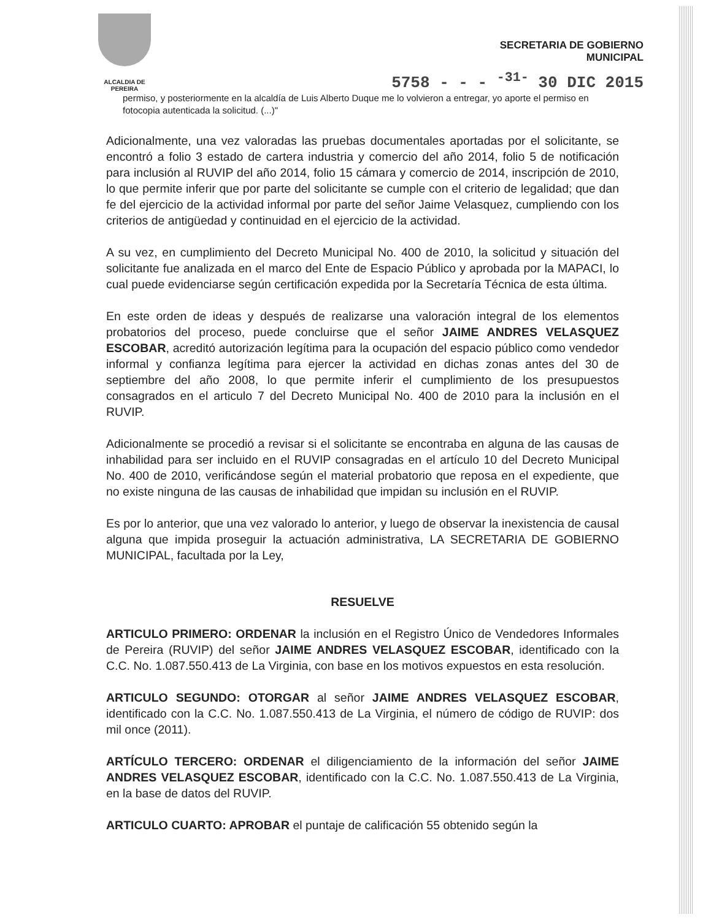ALCALDIA DE PEREIRA
SECRETARIA DE GOBIERNO
MUNICIPAL
5758 - - - <sup>-31-</sup> 30 DIC 2015
permiso, y posteriormente en la alcaldía de Luis Alberto Duque me lo volvieron a entregar, yo aporte el permiso en fotocopia autenticada la solicitud. (...)"
Adicionalmente, una vez valoradas las pruebas documentales aportadas por el solicitante, se encontró a folio 3 estado de cartera industria y comercio del año 2014, folio 5 de notificación para inclusión al RUVIP del año 2014, folio 15 cámara y comercio de 2014, inscripción de 2010, lo que permite inferir que por parte del solicitante se cumple con el criterio de legalidad; que dan fe del ejercicio de la actividad informal por parte del señor Jaime Velasquez, cumpliendo con los criterios de antigüedad y continuidad en el ejercicio de la actividad.
A su vez, en cumplimiento del Decreto Municipal No. 400 de 2010, la solicitud y situación del solicitante fue analizada en el marco del Ente de Espacio Público y aprobada por la MAPACI, lo cual puede evidenciarse según certificación expedida por la Secretaría Técnica de esta última.
En este orden de ideas y después de realizarse una valoración integral de los elementos probatorios del proceso, puede concluirse que el señor JAIME ANDRES VELASQUEZ ESCOBAR, acreditó autorización legítima para la ocupación del espacio público como vendedor informal y confianza legítima para ejercer la actividad en dichas zonas antes del 30 de septiembre del año 2008, lo que permite inferir el cumplimiento de los presupuestos consagrados en el articulo 7 del Decreto Municipal No. 400 de 2010 para la inclusión en el RUVIP.
Adicionalmente se procedió a revisar si el solicitante se encontraba en alguna de las causas de inhabilidad para ser incluido en el RUVIP consagradas en el artículo 10 del Decreto Municipal No. 400 de 2010, verificándose según el material probatorio que reposa en el expediente, que no existe ninguna de las causas de inhabilidad que impidan su inclusión en el RUVIP.
Es por lo anterior, que una vez valorado lo anterior, y luego de observar la inexistencia de causal alguna que impida proseguir la actuación administrativa, LA SECRETARIA DE GOBIERNO MUNICIPAL, facultada por la Ley,
RESUELVE
ARTICULO PRIMERO: ORDENAR la inclusión en el Registro Único de Vendedores Informales de Pereira (RUVIP) del señor JAIME ANDRES VELASQUEZ ESCOBAR, identificado con la C.C. No. 1.087.550.413 de La Virginia, con base en los motivos expuestos en esta resolución.
ARTICULO SEGUNDO: OTORGAR al señor JAIME ANDRES VELASQUEZ ESCOBAR, identificado con la C.C. No. 1.087.550.413 de La Virginia, el número de código de RUVIP: dos mil once (2011).
ARTÍCULO TERCERO: ORDENAR el diligenciamiento de la información del señor JAIME ANDRES VELASQUEZ ESCOBAR, identificado con la C.C. No. 1.087.550.413 de La Virginia, en la base de datos del RUVIP.
ARTICULO CUARTO: APROBAR el puntaje de calificación 55 obtenido según la